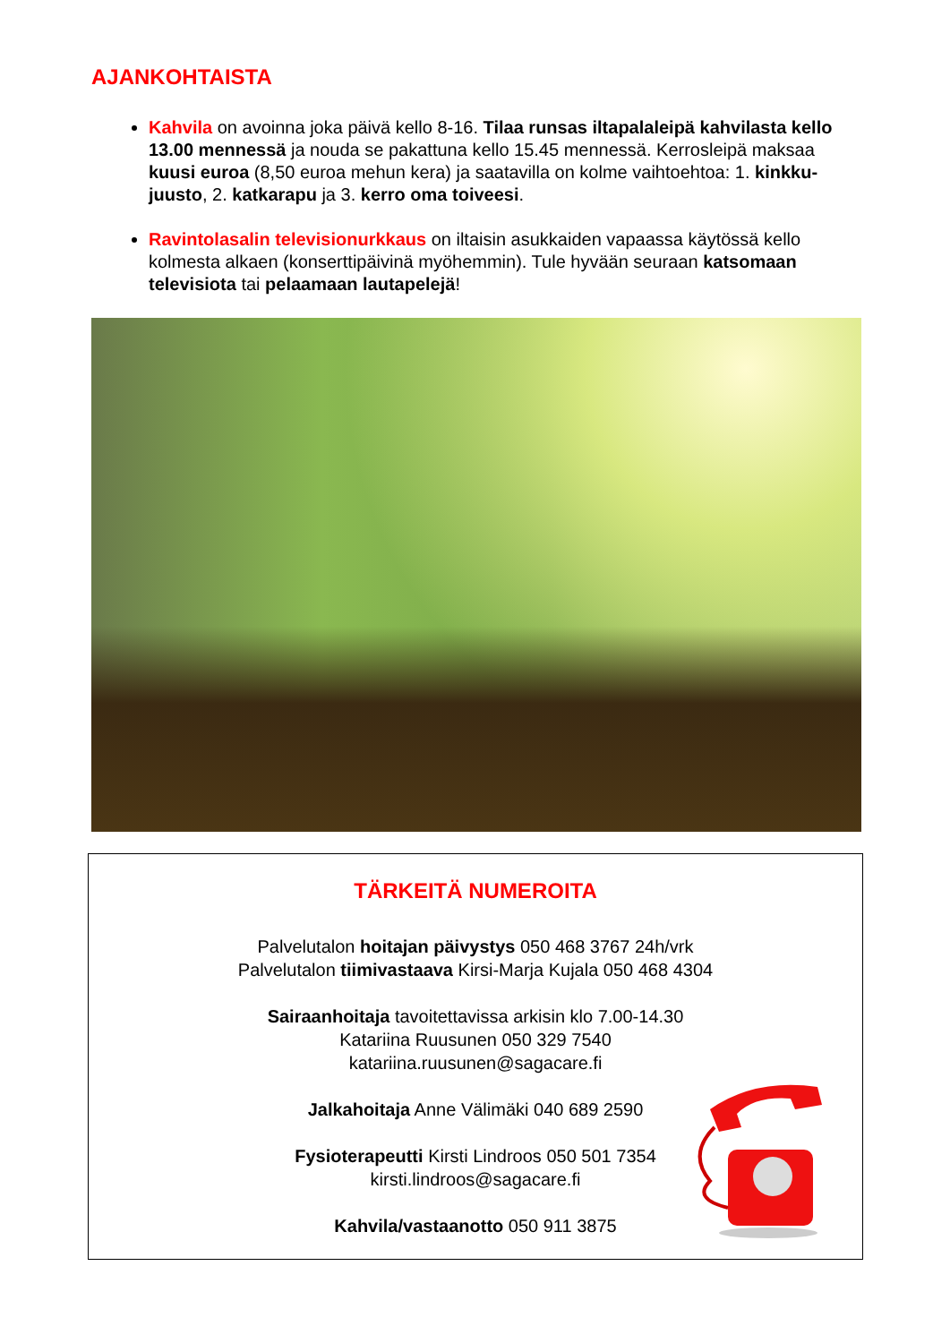AJANKOHTAISTA
Kahvila on avoinna joka päivä kello 8-16. Tilaa runsas iltapalaleipä kahvilasta kello 13.00 mennessä ja nouda se pakattuna kello 15.45 mennessä. Kerrosleipä maksaa kuusi euroa (8,50 euroa mehun kera) ja saatavilla on kolme vaihtoehtoa: 1. kinkku-juusto, 2. katkarapu ja 3. kerro oma toiveesi.
Ravintolasalin televisionurkkaus on iltaisin asukkaiden vapaassa käytössä kello kolmesta alkaen (konserttipäivinä myöhemmin). Tule hyvään seuraan katsomaan televisiota tai pelaamaan lautapelejä!
TÄRKEITÄ NUMEROITA
Palvelutalon hoitajan päivystys 050 468 3767 24h/vrk
Palvelutalon tiimivastaava Kirsi-Marja Kujala 050 468 4304
Sairaanhoitaja tavoitettavissa arkisin klo 7.00-14.30
Katariina Ruusunen 050 329 7540
katariina.ruusunen@sagacare.fi
Jalkahoitaja Anne Välimäki 040 689 2590
Fysioterapeutti Kirsti Lindroos 050 501 7354
kirsti.lindroos@sagacare.fi
Kahvila/vastaanotto 050 911 3875